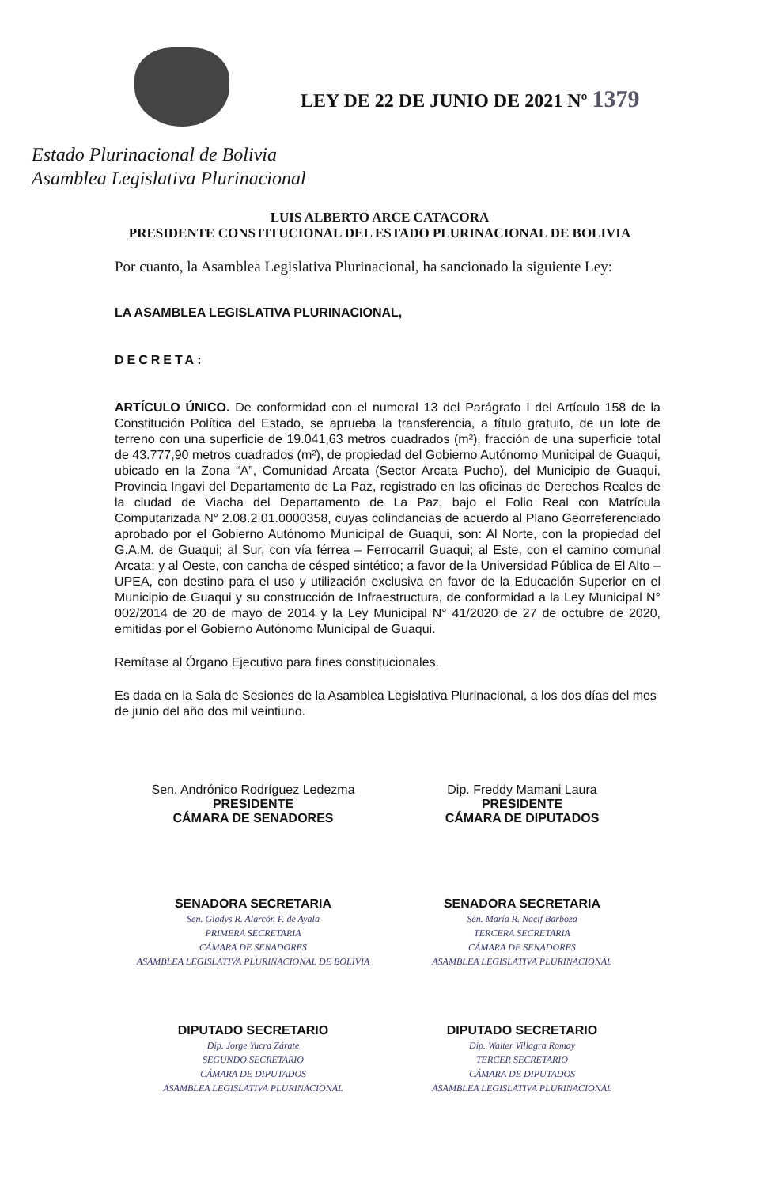LEY DE 22 DE JUNIO DE 2021 Nº 1379
Estado Plurinacional de Bolivia
Asamblea Legislativa Plurinacional
LUIS ALBERTO ARCE CATACORA
PRESIDENTE CONSTITUCIONAL DEL ESTADO PLURINACIONAL DE BOLIVIA
Por cuanto, la Asamblea Legislativa Plurinacional, ha sancionado la siguiente Ley:
LA ASAMBLEA LEGISLATIVA PLURINACIONAL,
DECRETA:
ARTÍCULO ÚNICO. De conformidad con el numeral 13 del Parágrafo I del Artículo 158 de la Constitución Política del Estado, se aprueba la transferencia, a título gratuito, de un lote de terreno con una superficie de 19.041,63 metros cuadrados (m²), fracción de una superficie total de 43.777,90 metros cuadrados (m²), de propiedad del Gobierno Autónomo Municipal de Guaqui, ubicado en la Zona “A”, Comunidad Arcata (Sector Arcata Pucho), del Municipio de Guaqui, Provincia Ingavi del Departamento de La Paz, registrado en las oficinas de Derechos Reales de la ciudad de Viacha del Departamento de La Paz, bajo el Folio Real con Matrícula Computarizada N° 2.08.2.01.0000358, cuyas colindancias de acuerdo al Plano Georreferenciado aprobado por el Gobierno Autónomo Municipal de Guaqui, son: Al Norte, con la propiedad del G.A.M. de Guaqui; al Sur, con vía férrea – Ferrocarril Guaqui; al Este, con el camino comunal Arcata; y al Oeste, con cancha de césped sintético; a favor de la Universidad Pública de El Alto – UPEA, con destino para el uso y utilización exclusiva en favor de la Educación Superior en el Municipio de Guaqui y su construcción de Infraestructura, de conformidad a la Ley Municipal N° 002/2014 de 20 de mayo de 2014 y la Ley Municipal N° 41/2020 de 27 de octubre de 2020, emitidas por el Gobierno Autónomo Municipal de Guaqui.
Remítase al Órgano Ejecutivo para fines constitucionales.
Es dada en la Sala de Sesiones de la Asamblea Legislativa Plurinacional, a los dos días del mes de junio del año dos mil veintiuno.
Sen. Andrónico Rodríguez Ledezma
PRESIDENTE
CÁMARA DE SENADORES
Dip. Freddy Mamani Laura
PRESIDENTE
CÁMARA DE DIPUTADOS
SENADORA SECRETARIA
Sen. Gladys R. Alarcón F. de Ayala
PRIMERA SECRETARIA
CÁMARA DE SENADORES
ASAMBLEA LEGISLATIVA PLURINACIONAL DE BOLIVIA
SENADORA SECRETARIA
Sen. María R. Nacif Barboza
TERCERA SECRETARIA
CÁMARA DE SENADORES
ASAMBLEA LEGISLATIVA PLURINACIONAL
DIPUTADO SECRETARIO
Dip. Jorge Yucra Zárate
SEGUNDO SECRETARIO
CÁMARA DE DIPUTADOS
ASAMBLEA LEGISLATIVA PLURINACIONAL
DIPUTADO SECRETARIO
Dip. Walter Villagra Romay
TERCER SECRETARIO
CÁMARA DE DIPUTADOS
ASAMBLEA LEGISLATIVA PLURINACIONAL